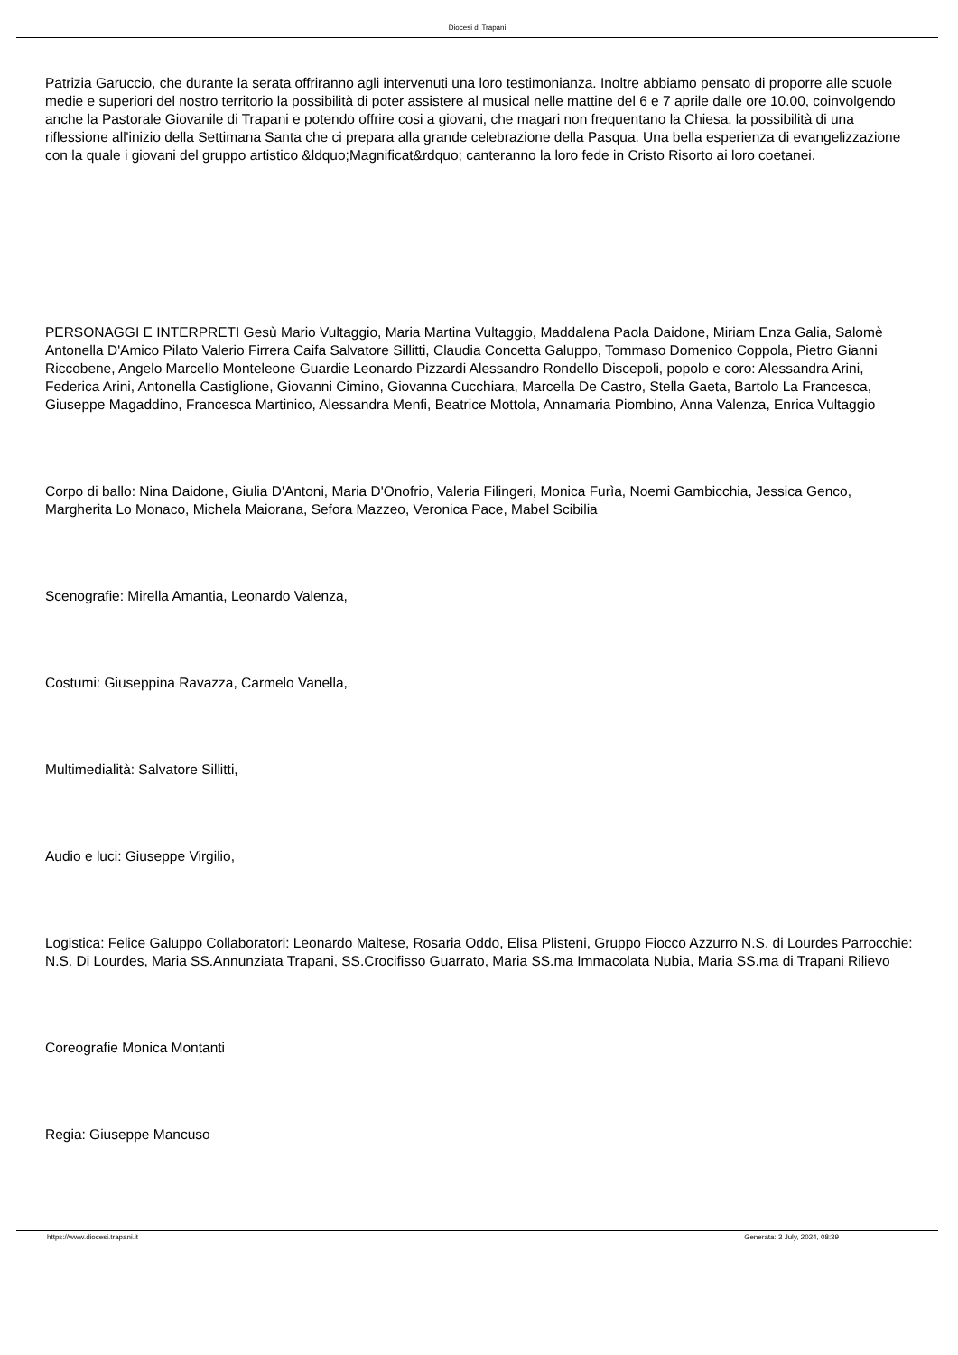Diocesi di Trapani
Patrizia Garuccio, che durante la serata offriranno agli intervenuti una loro testimonianza. Inoltre abbiamo pensato di proporre alle scuole medie e superiori del nostro territorio la possibilità di poter assistere al musical nelle mattine del 6 e 7 aprile dalle ore 10.00, coinvolgendo anche la Pastorale Giovanile di Trapani e potendo offrire cosi a giovani, che magari non frequentano la Chiesa, la possibilità di una riflessione all'inizio della Settimana Santa che ci prepara alla grande celebrazione della Pasqua. Una bella esperienza di evangelizzazione con la quale i giovani del gruppo artistico &ldquo;Magnificat&rdquo; canteranno la loro fede in Cristo Risorto ai loro coetanei.
PERSONAGGI E INTERPRETI Gesù Mario Vultaggio, Maria Martina Vultaggio, Maddalena Paola Daidone, Miriam Enza Galia, Salomè Antonella D'Amico Pilato Valerio Firrera Caifa Salvatore Sillitti, Claudia Concetta Galuppo, Tommaso Domenico Coppola, Pietro Gianni Riccobene, Angelo Marcello Monteleone Guardie Leonardo Pizzardi Alessandro Rondello Discepoli, popolo e coro: Alessandra Arini, Federica Arini, Antonella Castiglione, Giovanni Cimino, Giovanna Cucchiara, Marcella De Castro, Stella Gaeta, Bartolo La Francesca, Giuseppe Magaddino, Francesca Martinico, Alessandra Menfi, Beatrice Mottola, Annamaria Piombino, Anna Valenza, Enrica Vultaggio
Corpo di ballo: Nina Daidone, Giulia D'Antoni, Maria D'Onofrio, Valeria Filingeri, Monica Furìa, Noemi Gambicchia, Jessica Genco, Margherita Lo Monaco, Michela Maiorana, Sefora Mazzeo, Veronica Pace, Mabel Scibilia
Scenografie: Mirella Amantia, Leonardo Valenza,
Costumi: Giuseppina Ravazza, Carmelo Vanella,
Multimedialità: Salvatore Sillitti,
Audio e luci: Giuseppe Virgilio,
Logistica: Felice Galuppo Collaboratori: Leonardo Maltese, Rosaria Oddo, Elisa Plisteni, Gruppo Fiocco Azzurro N.S. di Lourdes Parrocchie: N.S. Di Lourdes, Maria SS.Annunziata Trapani, SS.Crocifisso Guarrato, Maria SS.ma Immacolata Nubia, Maria SS.ma di Trapani Rilievo
Coreografie Monica Montanti
Regia: Giuseppe Mancuso
https://www.diocesi.trapani.it Generata: 3 July, 2024, 08:39